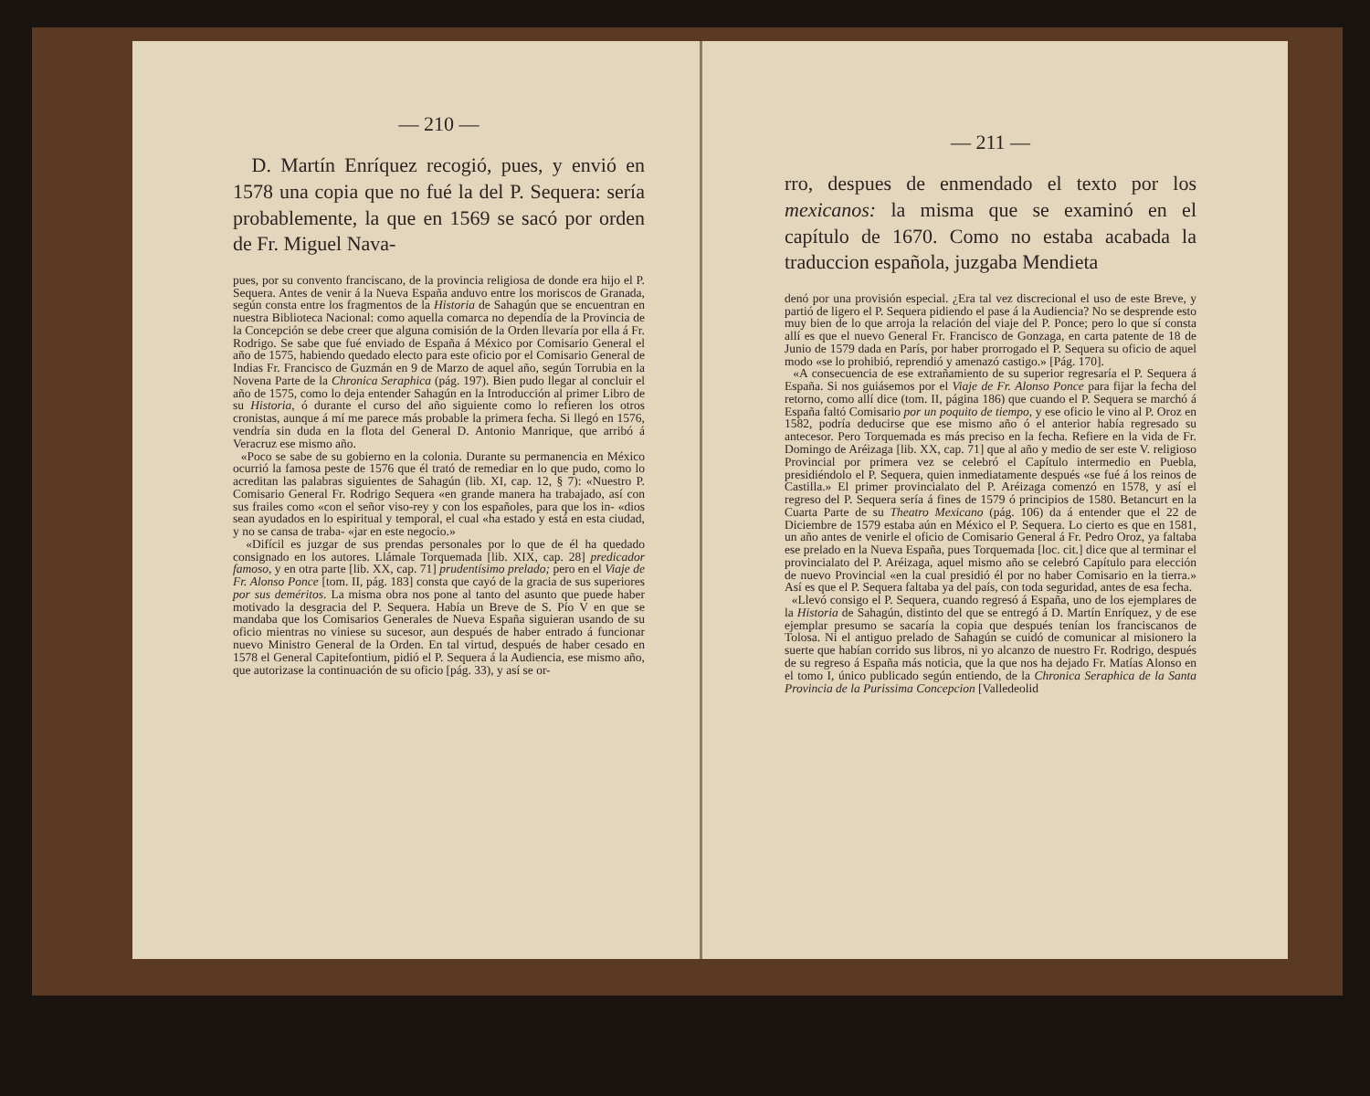— 210 —
D. Martín Enríquez recogió, pues, y envió en 1578 una copia que no fué la del P. Sequera: sería probablemente, la que en 1569 se sacó por orden de Fr. Miguel Nava-
pues, por su convento franciscano, de la provincia religiosa de donde era hijo el P. Sequera. Antes de venir á la Nueva España anduvo entre los moriscos de Granada, según consta entre los fragmentos de la Historia de Sahagún que se encuentran en nuestra Biblioteca Nacional: como aquella comarca no dependía de la Provincia de la Concepción se debe creer que alguna comisión de la Orden llevaría por ella á Fr. Rodrigo. Se sabe que fué enviado de España á México por Comisario General el año de 1575, habiendo quedado electo para este oficio por el Comisario General de Indias Fr. Francisco de Guzmán en 9 de Marzo de aquel año, según Torrubia en la Novena Parte de la Chronica Seraphica (pág. 197). Bien pudo llegar al concluir el año de 1575, como lo deja entender Sahagún en la Introducción al primer Libro de su Historia, ó durante el curso del año siguiente como lo refieren los otros cronistas, aunque á mí me parece más probable la primera fecha. Si llegó en 1576, vendría sin duda en la flota del General D. Antonio Manrique, que arribó á Veracruz ese mismo año.
«Poco se sabe de su gobierno en la colonia. Durante su permanencia en México ocurrió la famosa peste de 1576 que él trató de remediar en lo que pudo, como lo acreditan las palabras siguientes de Sahagún (lib. XI, cap. 12, § 7): «Nuestro P. Comisario General Fr. Rodrigo Sequera «en grande manera ha trabajado, así con sus frailes como «con el señor viso-rey y con los españoles, para que los in- «dios sean ayudados en lo espiritual y temporal, el cual «ha estado y está en esta ciudad, y no se cansa de traba- «jar en este negocio.»
«Difícil es juzgar de sus prendas personales por lo que de él ha quedado consignado en los autores. Llámale Torquemada [lib. XIX, cap. 28] predicador famoso, y en otra parte [lib. XX, cap. 71] prudentísimo prelado; pero en el Viaje de Fr. Alonso Ponce [tom. II, pág. 183] consta que cayó de la gracia de sus superiores por sus deméritos. La misma obra nos pone al tanto del asunto que puede haber motivado la desgracia del P. Sequera. Había un Breve de S. Pío V en que se mandaba que los Comisarios Generales de Nueva España siguieran usando de su oficio mientras no viniese su sucesor, aun después de haber entrado á funcionar nuevo Ministro General de la Orden. En tal virtud, después de haber cesado en 1578 el General Capitefontium, pidió el P. Sequera á la Audiencia, ese mismo año, que autorizase la continuación de su oficio [pág. 33), y así se or-
— 211 —
rro, despues de enmendado el texto por los mexicanos: la misma que se examinó en el capítulo de 1670. Como no estaba acabada la traduccion española, juzgaba Mendieta
denó por una provisión especial. ¿Era tal vez discrecional el uso de este Breve, y partió de ligero el P. Sequera pidiendo el pase á la Audiencia? No se desprende esto muy bien de lo que arroja la relación del viaje del P. Ponce; pero lo que sí consta allí es que el nuevo General Fr. Francisco de Gonzaga, en carta patente de 18 de Junio de 1579 dada en París, por haber prorrogado el P. Sequera su oficio de aquel modo «se lo prohibió, reprendió y amenazó castigo.» [Pág. 170].
«A consecuencia de ese extrañamiento de su superior regresaría el P. Sequera á España. Si nos guiásemos por el Viaje de Fr. Alonso Ponce para fijar la fecha del retorno, como allí dice (tom. II, página 186) que cuando el P. Sequera se marchó á España faltó Comisario por un poquito de tiempo, y ese oficio le vino al P. Oroz en 1582, podría deducirse que ese mismo año ó el anterior había regresado su antecesor. Pero Torquemada es más preciso en la fecha. Refiere en la vida de Fr. Domingo de Aréizaga [lib. XX, cap. 71] que al año y medio de ser este V. religioso Provincial por primera vez se celebró el Capítulo intermedio en Puebla, presidiéndolo el P. Sequera, quien inmediatamente después «se fué á los reinos de Castilla.» El primer provincialato del P. Aréizaga comenzó en 1578, y así el regreso del P. Sequera sería á fines de 1579 ó principios de 1580. Betancurt en la Cuarta Parte de su Theatro Mexicano (pág. 106) da á entender que el 22 de Diciembre de 1579 estaba aún en México el P. Sequera. Lo cierto es que en 1581, un año antes de venirle el oficio de Comisario General á Fr. Pedro Oroz, ya faltaba ese prelado en la Nueva España, pues Torquemada [loc. cit.] dice que al terminar el provincialato del P. Aréizaga, aquel mismo año se celebró Capítulo para elección de nuevo Provincial «en la cual presidió él por no haber Comisario en la tierra.» Así es que el P. Sequera faltaba ya del país, con toda seguridad, antes de esa fecha.
«Llevó consigo el P. Sequera, cuando regresó á España, uno de los ejemplares de la Historia de Sahagún, distinto del que se entregó á D. Martín Enríquez, y de ese ejemplar presumo se sacaría la copia que después tenían los franciscanos de Tolosa. Ni el antiguo prelado de Sahagún se cuidó de comunicar al misionero la suerte que habían corrido sus libros, ni yo alcanzo de nuestro Fr. Rodrigo, después de su regreso á España más noticia, que la que nos ha dejado Fr. Matías Alonso en el tomo I, único publicado según entiendo, de la Chronica Seraphica de la Santa Provincia de la Purissima Concepcion [Valledeolid